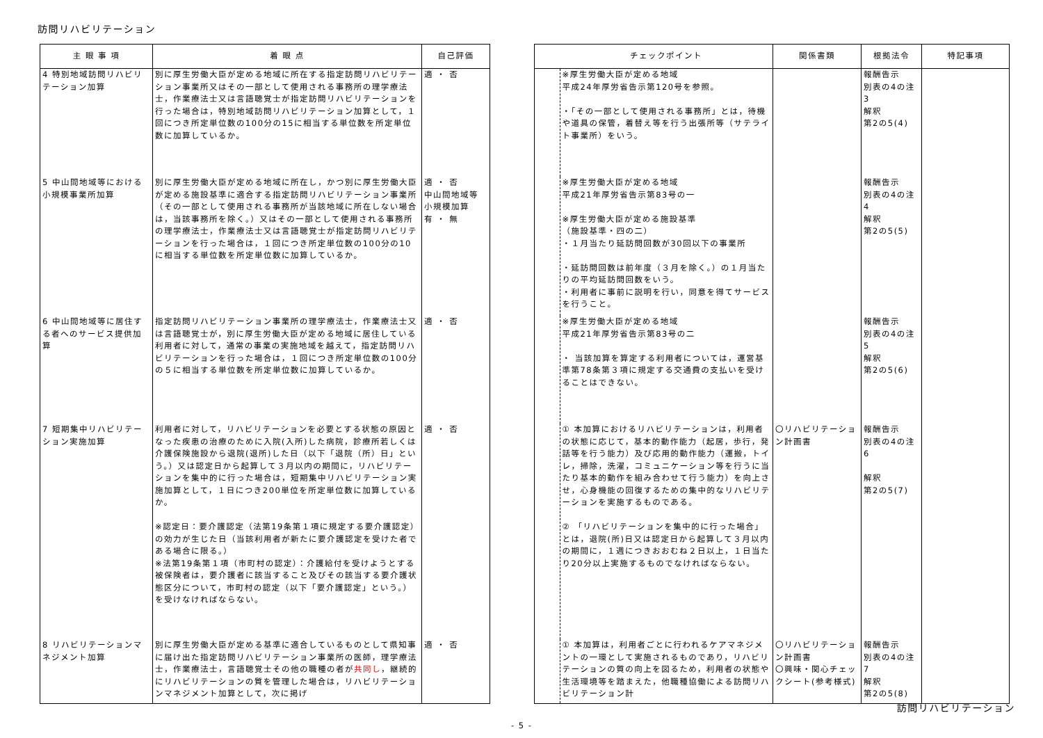訪問リハビリテーション
| 主 眼 事 項 | 着 眼 点 | 自己評価 |
| --- | --- | --- |
| 4 特別地域訪問リハビリテーション加算 | 別に厚生労働大臣が定める地域に所在する指定訪問リハビリテーション事業所又はその一部として使用される事務所の理学療法士，作業療法士又は言語聴覚士が指定訪問リハビリテーションを行った場合は，特別地域訪問リハビリテーション加算として，１回につき所定単位数の100分の15に相当する単位数を所定単位数に加算しているか。 | 適 ・ 否 |
| 5 中山間地域等における小規模事業所加算 | 別に厚生労働大臣が定める地域に所在し，かつ別に厚生労働大臣が定める施設基準に適合する指定訪問リハビリテーション事業所（その一部として使用される事務所が当該地域に所在しない場合は，当該事務所を除く。）又はその一部として使用される事務所の理学療法士，作業療法士又は言語聴覚士が指定訪問リハビリテーションを行った場合は，１回につき所定単位数の100分の10に相当する単位数を所定単位数に加算しているか。 | 適 ・ 否 中山間地域等 小規模加算 有 ・ 無 |
| 6 中山間地域等に居住する者へのサービス提供加算 | 指定訪問リハビリテーション事業所の理学療法士，作業療法士又は言語聴覚士が，別に厚生労働大臣が定める地域に居住している利用者に対して，通常の事業の実施地域を越えて，指定訪問リハビリテーションを行った場合は，１回につき所定単位数の100分の５に相当する単位数を所定単位数に加算しているか。 | 適 ・ 否 |
| 7 短期集中リハビリテーション実施加算 | 利用者に対して，リハビリテーションを必要とする状態の原因となった疾患の治療のために入院(入所)した病院，診療所若しくは介護保険施設から退院(退所)した日（以下「退院（所）日」という。）又は認定日から起算して３月以内の期間に，リハビリテーションを集中的に行った場合は，短期集中リハビリテーション実施加算として，１日につき200単位を所定単位数に加算しているか。 ※認定日：要介護認定（法第19条第１項に規定する要介護認定）の効力が生じた日（当該利用者が新たに要介護認定を受けた者である場合に限る。） ※法第19条第１項（市町村の認定）：介護給付を受けようとする被保険者は，要介護者に該当すること及びその該当する要介護状態区分について，市町村の認定（以下「要介護認定」という。）を受けなければならない。 | 適 ・ 否 |
| 8 リハビリテーションマネジメント加算 | 別に厚生労働大臣が定める基準に適合しているものとして県知事に届け出た指定訪問リハビリテーション事業所の医師，理学療法士，作業療法士，言語聴覚士その他の職種の者が 共同し ，継続的にリハビリテーションの質を管理した場合は，リハビリテーションマネジメント加算として，次に掲げ | 適 ・ 否 |
| | チェックポイント | 関係書類 | 根拠法令 | 特記事項 |
| --- | --- | --- | --- | --- |
| | ※厚生労働大臣が定める地域 平成24年厚労省告示第120号を参照。 ・「その一部として使用される事務所」とは，待機や道具の保管，着替え等を行う出張所等（サテライト事業所）をいう。 | | 報酬告示 別表の4の注3 解釈 第2の5(4) | |
| | ※厚生労働大臣が定める地域 平成21年厚労省告示第83号の一 ※厚生労働大臣が定める施設基準 （施設基準・四の二） ・１月当たり延訪問回数が30回以下の事業所 ・延訪問回数は前年度（３月を除く。）の１月当たりの平均延訪問回数をいう。 ・利用者に事前に説明を行い，同意を得てサービスを行うこと。 | | 報酬告示 別表の4の注4 解釈 第2の5(5) | |
| | ※厚生労働大臣が定める地域 平成21年厚労省告示第83号の二 ・ 当該加算を算定する利用者については，運営基準第78条第３項に規定する交通費の支払いを受けることはできない。 | | 報酬告示 別表の4の注5 解釈 第2の5(6) | |
| | ① 本加算におけるリハビリテーションは，利用者の状態に応じて，基本的動作能力（起居，歩行，発話等を行う能力）及び応用的動作能力（運搬，トイレ，掃除，洗濯，コミュニケーション等を行うに当たり基本的動作を組み合わせて行う能力）を向上させ，心身機能の回復するための集中的なリハビリテーションを実施するものである。 ② 「リハビリテーションを集中的に行った場合」とは，退院(所)日又は認定日から起算して３月以内の期間に，１週につきおおむね２日以上，１日当たり20分以上実施するものでなければならない。 | 〇リハビリテーション計画書 | 報酬告示 別表の4の注6 解釈 第2の5(7) | |
| | ① 本加算は，利用者ごとに行われるケアマネジメントの一環として実施されるものであり，リハビリテーションの質の向上を図るため，利用者の状態や生活環境等を踏まえた，他職種協働による訪問リハビリテーション計 | 〇リハビリテーション計画書 〇興味・関心チェックシート(参考様式) | 報酬告示 別表の4の注7 解釈 第2の5(8) | |
訪問リハビリテーション
- 5 -